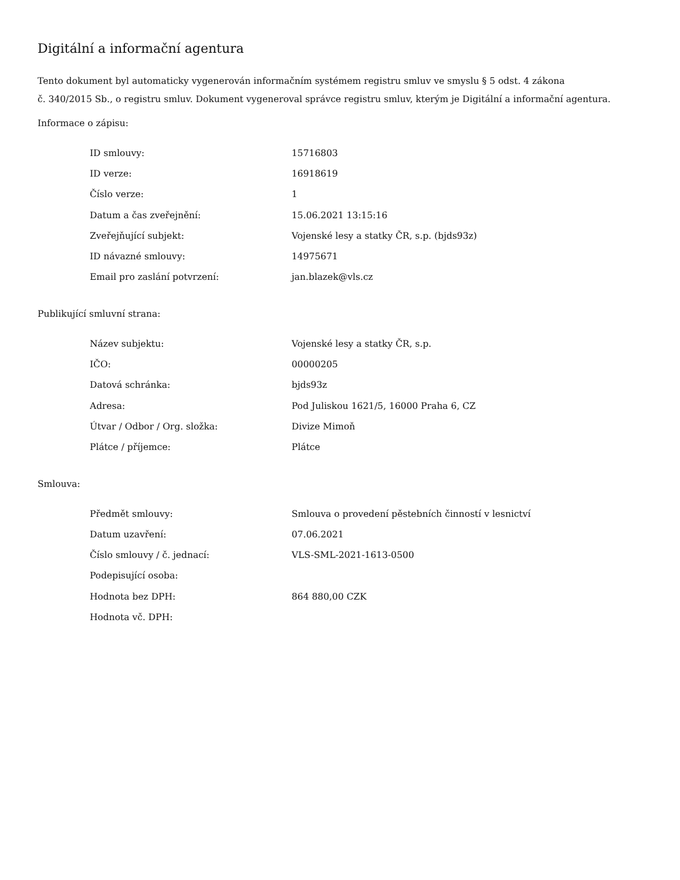Digitální a informační agentura
Tento dokument byl automaticky vygenerován informačním systémem registru smluv ve smyslu § 5 odst. 4 zákona
č. 340/2015 Sb., o registru smluv. Dokument vygeneroval správce registru smluv, kterým je Digitální a informační agentura.
Informace o zápisu:
| ID smlouvy: | 15716803 |
| ID verze: | 16918619 |
| Číslo verze: | 1 |
| Datum a čas zveřejnění: | 15.06.2021 13:15:16 |
| Zveřejňující subjekt: | Vojenské lesy a statky ČR, s.p. (bjds93z) |
| ID návazné smlouvy: | 14975671 |
| Email pro zaslání potvrzení: | jan.blazek@vls.cz |
Publikující smluvní strana:
| Název subjektu: | Vojenské lesy a statky ČR, s.p. |
| IČO: | 00000205 |
| Datová schránka: | bjds93z |
| Adresa: | Pod Juliskou 1621/5, 16000 Praha 6, CZ |
| Útvar / Odbor / Org. složka: | Divize Mimoň |
| Plátce / příjemce: | Plátce |
Smlouva:
| Předmět smlouvy: | Smlouva o provedení pěstebních činností v lesnictví |
| Datum uzavření: | 07.06.2021 |
| Číslo smlouvy / č. jednací: | VLS-SML-2021-1613-0500 |
| Podepisující osoba: | |
| Hodnota bez DPH: | 864 880,00 CZK |
| Hodnota vč. DPH: | |